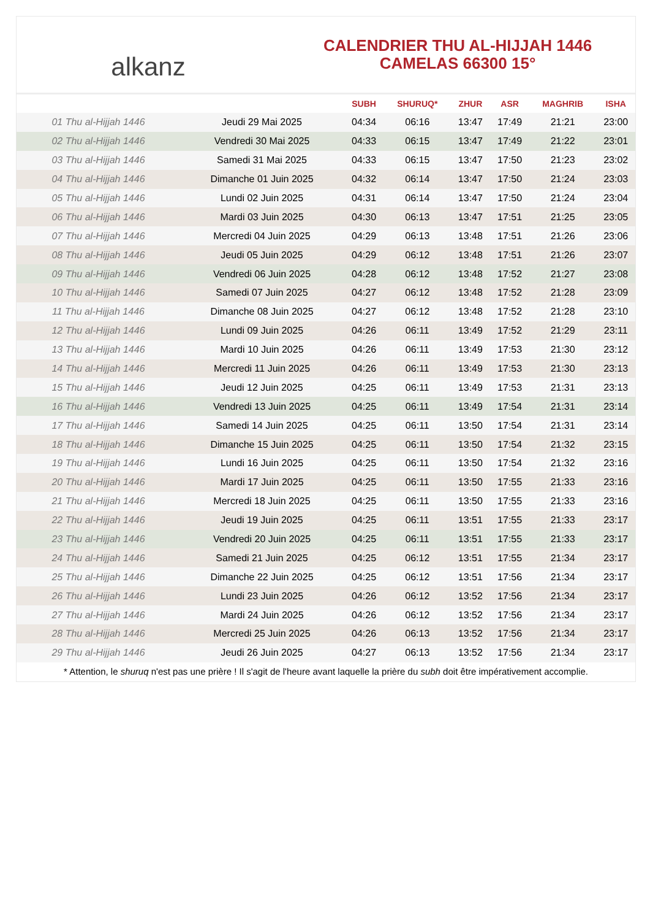alkanz
CALENDRIER THU AL-HIJJAH 1446
CAMELAS 66300 15°
| | | SUBH | SHURUQ* | ZHUR | ASR | MAGHRIB | ISHA |
| --- | --- | --- | --- | --- | --- | --- | --- |
| 01 Thu al-Hijjah 1446 | Jeudi 29 Mai 2025 | 04:34 | 06:16 | 13:47 | 17:49 | 21:21 | 23:00 |
| 02 Thu al-Hijjah 1446 | Vendredi 30 Mai 2025 | 04:33 | 06:15 | 13:47 | 17:49 | 21:22 | 23:01 |
| 03 Thu al-Hijjah 1446 | Samedi 31 Mai 2025 | 04:33 | 06:15 | 13:47 | 17:50 | 21:23 | 23:02 |
| 04 Thu al-Hijjah 1446 | Dimanche 01 Juin 2025 | 04:32 | 06:14 | 13:47 | 17:50 | 21:24 | 23:03 |
| 05 Thu al-Hijjah 1446 | Lundi 02 Juin 2025 | 04:31 | 06:14 | 13:47 | 17:50 | 21:24 | 23:04 |
| 06 Thu al-Hijjah 1446 | Mardi 03 Juin 2025 | 04:30 | 06:13 | 13:47 | 17:51 | 21:25 | 23:05 |
| 07 Thu al-Hijjah 1446 | Mercredi 04 Juin 2025 | 04:29 | 06:13 | 13:48 | 17:51 | 21:26 | 23:06 |
| 08 Thu al-Hijjah 1446 | Jeudi 05 Juin 2025 | 04:29 | 06:12 | 13:48 | 17:51 | 21:26 | 23:07 |
| 09 Thu al-Hijjah 1446 | Vendredi 06 Juin 2025 | 04:28 | 06:12 | 13:48 | 17:52 | 21:27 | 23:08 |
| 10 Thu al-Hijjah 1446 | Samedi 07 Juin 2025 | 04:27 | 06:12 | 13:48 | 17:52 | 21:28 | 23:09 |
| 11 Thu al-Hijjah 1446 | Dimanche 08 Juin 2025 | 04:27 | 06:12 | 13:48 | 17:52 | 21:28 | 23:10 |
| 12 Thu al-Hijjah 1446 | Lundi 09 Juin 2025 | 04:26 | 06:11 | 13:49 | 17:52 | 21:29 | 23:11 |
| 13 Thu al-Hijjah 1446 | Mardi 10 Juin 2025 | 04:26 | 06:11 | 13:49 | 17:53 | 21:30 | 23:12 |
| 14 Thu al-Hijjah 1446 | Mercredi 11 Juin 2025 | 04:26 | 06:11 | 13:49 | 17:53 | 21:30 | 23:13 |
| 15 Thu al-Hijjah 1446 | Jeudi 12 Juin 2025 | 04:25 | 06:11 | 13:49 | 17:53 | 21:31 | 23:13 |
| 16 Thu al-Hijjah 1446 | Vendredi 13 Juin 2025 | 04:25 | 06:11 | 13:49 | 17:54 | 21:31 | 23:14 |
| 17 Thu al-Hijjah 1446 | Samedi 14 Juin 2025 | 04:25 | 06:11 | 13:50 | 17:54 | 21:31 | 23:14 |
| 18 Thu al-Hijjah 1446 | Dimanche 15 Juin 2025 | 04:25 | 06:11 | 13:50 | 17:54 | 21:32 | 23:15 |
| 19 Thu al-Hijjah 1446 | Lundi 16 Juin 2025 | 04:25 | 06:11 | 13:50 | 17:54 | 21:32 | 23:16 |
| 20 Thu al-Hijjah 1446 | Mardi 17 Juin 2025 | 04:25 | 06:11 | 13:50 | 17:55 | 21:33 | 23:16 |
| 21 Thu al-Hijjah 1446 | Mercredi 18 Juin 2025 | 04:25 | 06:11 | 13:50 | 17:55 | 21:33 | 23:16 |
| 22 Thu al-Hijjah 1446 | Jeudi 19 Juin 2025 | 04:25 | 06:11 | 13:51 | 17:55 | 21:33 | 23:17 |
| 23 Thu al-Hijjah 1446 | Vendredi 20 Juin 2025 | 04:25 | 06:11 | 13:51 | 17:55 | 21:33 | 23:17 |
| 24 Thu al-Hijjah 1446 | Samedi 21 Juin 2025 | 04:25 | 06:12 | 13:51 | 17:55 | 21:34 | 23:17 |
| 25 Thu al-Hijjah 1446 | Dimanche 22 Juin 2025 | 04:25 | 06:12 | 13:51 | 17:56 | 21:34 | 23:17 |
| 26 Thu al-Hijjah 1446 | Lundi 23 Juin 2025 | 04:26 | 06:12 | 13:52 | 17:56 | 21:34 | 23:17 |
| 27 Thu al-Hijjah 1446 | Mardi 24 Juin 2025 | 04:26 | 06:12 | 13:52 | 17:56 | 21:34 | 23:17 |
| 28 Thu al-Hijjah 1446 | Mercredi 25 Juin 2025 | 04:26 | 06:13 | 13:52 | 17:56 | 21:34 | 23:17 |
| 29 Thu al-Hijjah 1446 | Jeudi 26 Juin 2025 | 04:27 | 06:13 | 13:52 | 17:56 | 21:34 | 23:17 |
* Attention, le shuruq n'est pas une prière ! Il s'agit de l'heure avant laquelle la prière du subh doit être impérativement accomplie.